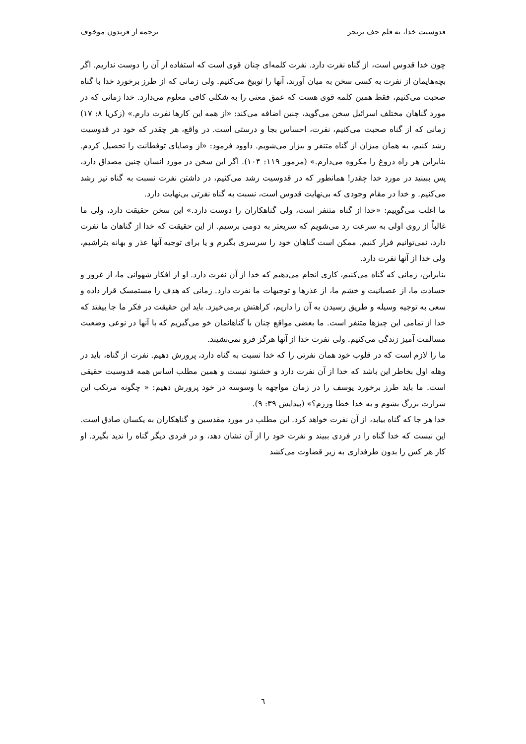قدوسیت خدا، به قلم جف بریجز ترجمه از فریدون موخوف
چون خدا قدوس است، از گناه نفرت دارد. نفرت کلمه‌ای چنان قوی است که استفاده از آن را دوست نداریم. اگر بچه‌هایمان از نفرت به کسی سخن به میان آورند، آنها را توبیخ می‌کنیم. ولی زمانی که از طرز برخورد خدا با گناه صحبت می‌کنیم، فقط همین کلمه قوی هست که عمق معنی را به شکلی کافی معلوم می‌دارد. خدا زمانی که در مورد گناهان مختلف اسرائیل سخن می‌گوید، چنین اضافه می‌کند: «از همه این کارها نفرت دارم.» (زکریا ۸: ۱۷) زمانی که از گناه صحبت می‌کنیم، نفرت، احساس بجا و درستی است. در واقع، هر چقدر که خود در قدوسیت رشد کنیم، به همان میزان از گناه متنفر و بیزار می‌شویم. داوود فرمود: «از وصایای توفطانت را تحصیل کردم. بنابراین هر راه دروغ را مکروه می‌دارم.» (مزمور ۱۱۹: ۱۰۴). اگر این سخن در مورد انسان چنین مصداق دارد، پس ببینید در مورد خدا چقدر! همانطور که در قدوسیت رشد می‌کنیم، در داشتن نفرت نسبت به گناه نیز رشد می‌کنیم. و خدا در مقام وجودی که بی‌نهایت قدوس است، نسبت به گناه نفرتی بی‌نهایت دارد.
ما اغلب می‌گوییم: «خدا از گناه متنفر است، ولی گناهکاران را دوست دارد.» این سخن حقیقت دارد، ولی ما غالباً از روی اولی به سرعت رد می‌شویم که سریعتر به دومی برسیم. از این حقیقت که خدا از گناهان ما نفرت دارد، نمی‌توانیم فرار کنیم. ممکن است گناهان خود را سرسری بگیرم و یا برای توجیه آنها عذر و بهانه بتراشیم، ولی خدا از آنها نفرت دارد.
بنابراین، زمانی که گناه می‌کنیم، کاری انجام می‌دهیم که خدا از آن نفرت دارد. او از افکار شهوانی ما، از غرور و حسادت ما، از عصبانیت و خشم ما، از عذرها و توجیهات ما نفرت دارد. زمانی که هدف را مستمسک قرار داده و سعی به توجیه وسیله و طریق رسیدن به آن را داریم، کراهتش برمی‌خیزد. باید این حقیقت در فکر ما جا بیفتد که خدا از تمامی این چیزها متنفر است. ما بعضی مواقع چنان با گناهانمان خو می‌گیریم که با آنها در نوعی وضعیت مسالمت آمیز زندگی می‌کنیم. ولی نفرت خدا از آنها هرگز فرو نمی‌نشیند.
ما را لازم است که در قلوب خود همان نفرتی را که خدا نسبت به گناه دارد، پرورش دهیم. نفرت از گناه، باید در وهله اول بخاطر این باشد که خدا از آن نفرت دارد و خشنود نیست و همین مطلب اساس همه قدوسیت حقیقی است. ما باید طرز برخورد یوسف را در زمان مواجهه با وسوسه در خود پرورش دهیم: « چگونه مرتکب این شرارت بزرگ بشوم و به خدا خطا ورزم؟» (پیدایش ۳۹: ۹).
خدا هر جا که گناه بیابد، از آن نفرت خواهد کرد. این مطلب در مورد مقدسین و گناهکاران به یکسان صادق است. این نیست که خدا گناه را در فردی ببیند و نفرت خود را از آن نشان دهد، و در فردی دیگر گناه را ندید بگیرد. او کار هر کس را بدون طرفداری به زیر قضاوت می‌کشد
٦